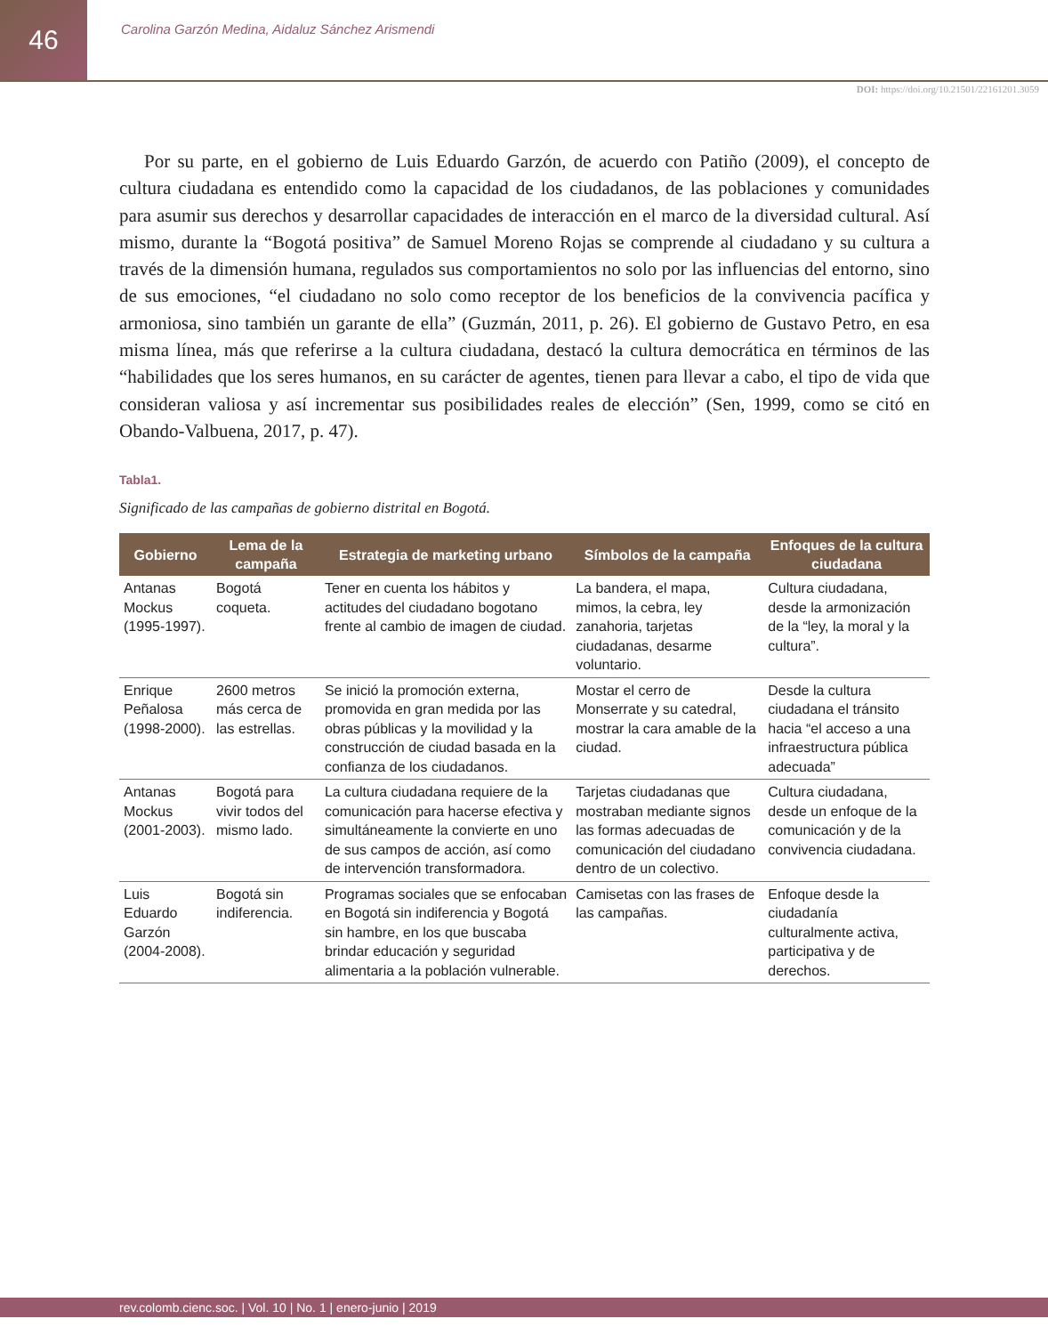46
Carolina Garzón Medina, Aidaluz Sánchez Arismendi
DOI: https://doi.org/10.21501/22161201.3059
Por su parte, en el gobierno de Luis Eduardo Garzón, de acuerdo con Patiño (2009), el concepto de cultura ciudadana es entendido como la capacidad de los ciudadanos, de las poblaciones y comunidades para asumir sus derechos y desarrollar capacidades de interacción en el marco de la diversidad cultural. Así mismo, durante la “Bogotá positiva” de Samuel Moreno Rojas se comprende al ciudadano y su cultura a través de la dimensión humana, regulados sus comportamientos no solo por las influencias del entorno, sino de sus emociones, “el ciudadano no solo como receptor de los beneficios de la convivencia pacífica y armoniosa, sino también un garante de ella” (Guzmán, 2011, p. 26). El gobierno de Gustavo Petro, en esa misma línea, más que referirse a la cultura ciudadana, destacó la cultura democrática en términos de las “habilidades que los seres humanos, en su carácter de agentes, tienen para llevar a cabo, el tipo de vida que consideran valiosa y así incrementar sus posibilidades reales de elección” (Sen, 1999, como se citó en Obando-Valbuena, 2017, p. 47).
Tabla1.
Significado de las campañas de gobierno distrital en Bogotá.
| Gobierno | Lema de la campaña | Estrategia de marketing urbano | Símbolos de la campaña | Enfoques de la cultura ciudadana |
| --- | --- | --- | --- | --- |
| Antanas Mockus (1995-1997). | Bogotá coqueta. | Tener en cuenta los hábitos y actitudes del ciudadano bogotano frente al cambio de imagen de ciudad. | La bandera, el mapa, mimos, la cebra, ley zanahoria, tarjetas ciudadanas, desarme voluntario. | Cultura ciudadana, desde la armonización de la “ley, la moral y la cultura”. |
| Enrique Peñalosa (1998-2000). | 2600 metros más cerca de las estrellas. | Se inició la promoción externa, promovida en gran medida por las obras públicas y la movilidad y la construcción de ciudad basada en la confianza de los ciudadanos. | Mostar el cerro de Monserrate y su catedral, mostrar la cara amable de la ciudad. | Desde la cultura ciudadana el tránsito hacia “el acceso a una infraestructura pública adecuada” |
| Antanas Mockus (2001-2003). | Bogotá para vivir todos del mismo lado. | La cultura ciudadana requiere de la comunicación para hacerse efectiva y simultáneamente la convierte en uno de sus campos de acción, así como de intervención transformadora. | Tarjetas ciudadanas que mostraban mediante signos las formas adecuadas de comunicación del ciudadano dentro de un colectivo. | Cultura ciudadana, desde un enfoque de la comunicación y de la convivencia ciudadana. |
| Luis Eduardo Garzón (2004-2008). | Bogotá sin indiferencia. | Programas sociales que se enfocaban en Bogotá sin indiferencia y Bogotá sin hambre, en los que buscaba brindar educación y seguridad alimentaria a la población vulnerable. | Camisetas con las frases de las campañas. | Enfoque desde la ciudadanía culturalmente activa, participativa y de derechos. |
rev.colomb.cienc.soc. | Vol. 10 | No. 1 | enero-junio | 2019